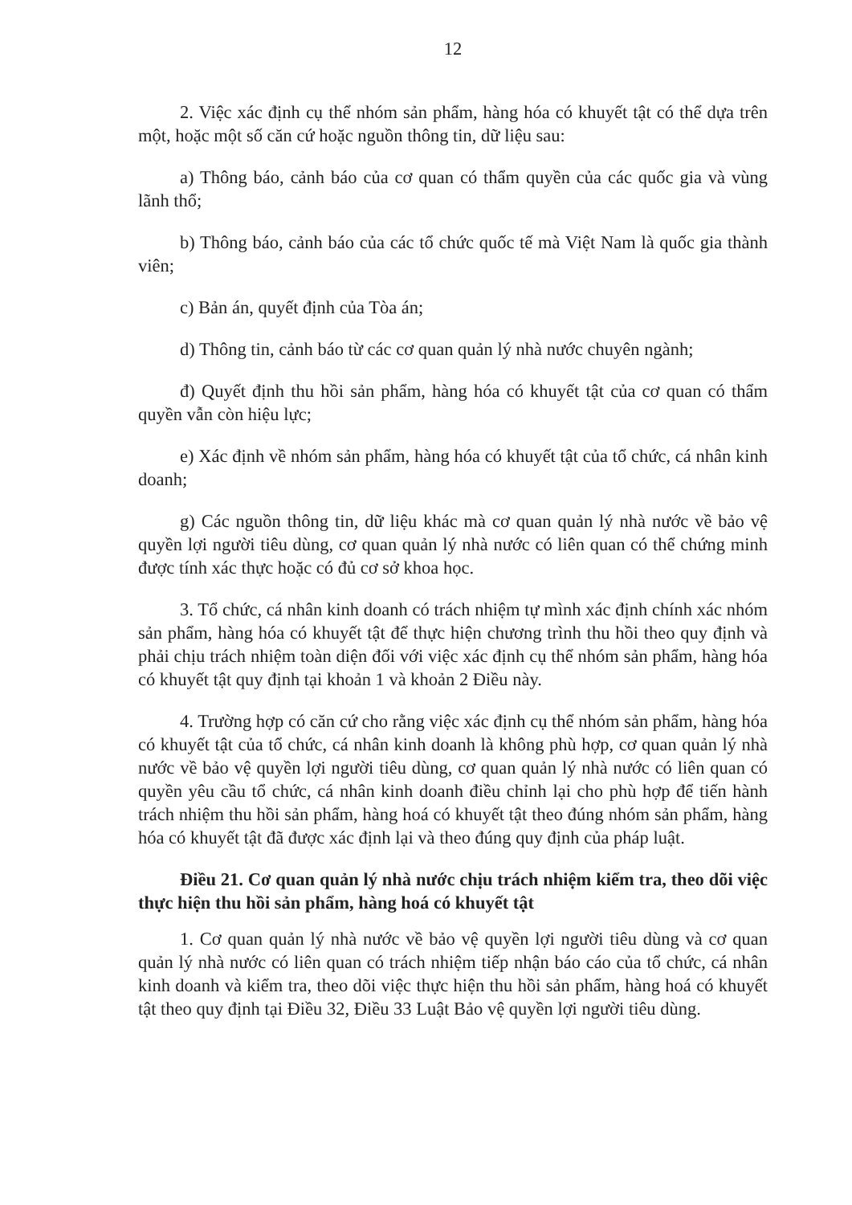12
2. Việc xác định cụ thể nhóm sản phẩm, hàng hóa có khuyết tật có thể dựa trên một, hoặc một số căn cứ hoặc nguồn thông tin, dữ liệu sau:
a) Thông báo, cảnh báo của cơ quan có thẩm quyền của các quốc gia và vùng lãnh thổ;
b) Thông báo, cảnh báo của các tổ chức quốc tế mà Việt Nam là quốc gia thành viên;
c) Bản án, quyết định của Tòa án;
d) Thông tin, cảnh báo từ các cơ quan quản lý nhà nước chuyên ngành;
đ) Quyết định thu hồi sản phẩm, hàng hóa có khuyết tật của cơ quan có thẩm quyền vẫn còn hiệu lực;
e) Xác định về nhóm sản phẩm, hàng hóa có khuyết tật của tổ chức, cá nhân kinh doanh;
g) Các nguồn thông tin, dữ liệu khác mà cơ quan quản lý nhà nước về bảo vệ quyền lợi người tiêu dùng, cơ quan quản lý nhà nước có liên quan có thể chứng minh được tính xác thực hoặc có đủ cơ sở khoa học.
3. Tổ chức, cá nhân kinh doanh có trách nhiệm tự mình xác định chính xác nhóm sản phẩm, hàng hóa có khuyết tật để thực hiện chương trình thu hồi theo quy định và phải chịu trách nhiệm toàn diện đối với việc xác định cụ thể nhóm sản phẩm, hàng hóa có khuyết tật quy định tại khoản 1 và khoản 2 Điều này.
4. Trường hợp có căn cứ cho rằng việc xác định cụ thể nhóm sản phẩm, hàng hóa có khuyết tật của tổ chức, cá nhân kinh doanh là không phù hợp, cơ quan quản lý nhà nước về bảo vệ quyền lợi người tiêu dùng, cơ quan quản lý nhà nước có liên quan có quyền yêu cầu tổ chức, cá nhân kinh doanh điều chỉnh lại cho phù hợp để tiến hành trách nhiệm thu hồi sản phẩm, hàng hoá có khuyết tật theo đúng nhóm sản phẩm, hàng hóa có khuyết tật đã được xác định lại và theo đúng quy định của pháp luật.
Điều 21. Cơ quan quản lý nhà nước chịu trách nhiệm kiểm tra, theo dõi việc thực hiện thu hồi sản phẩm, hàng hoá có khuyết tật
1. Cơ quan quản lý nhà nước về bảo vệ quyền lợi người tiêu dùng và cơ quan quản lý nhà nước có liên quan có trách nhiệm tiếp nhận báo cáo của tổ chức, cá nhân kinh doanh và kiểm tra, theo dõi việc thực hiện thu hồi sản phẩm, hàng hoá có khuyết tật theo quy định tại Điều 32, Điều 33 Luật Bảo vệ quyền lợi người tiêu dùng.